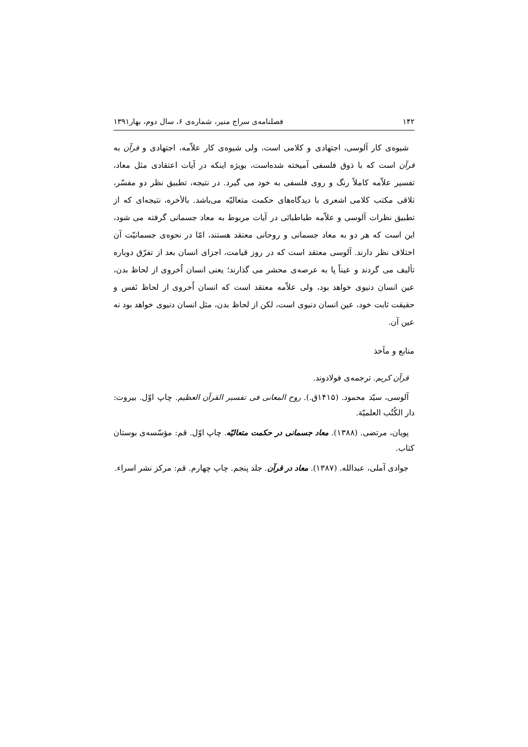۱۴۲ فصلنامه‌ی سراج منیر، شماره‌ی ۶، سال دوم، بهار۱۳۹۱
شیوه‌ی کار آلوسی، اجتهادی و کلامی است، ولی شیوه‌ی کار علاّمه، اجتهادی و قرآن به قرآن است که با ذوق فلسفی آمیخته شده‌است، بویژه اینکه در آیات اعتقادی مثل معاد، تفسیر علاّمه کاملاً رنگ و روی فلسفی به خود می گیرد. در نتیجه، تطبیق نظر دو مفسّر، تلاقی مکتب کلامی اشعری با دیدگاه‌های حکمت متعالیّه می‌باشد. بالأخره، نتیجه‌ای که از تطبیق نظرات آلوسی و علاّمه طباطبائی در آیات مربوط به معاد جسمانی گرفته می شود، این است که هر دو به معاد جسمانی و روحانی معتقد هستند، امّا در نحوه‌ی جسمانیّت آن اختلاف نظر دارند. آلوسی معتقد است که در روز قیامت، اجزای انسان بعد از تفرّق دوباره تألیف می گردند و عیناً پا به عرصه‌ی محشر می گذارند؛ یعنی انسان اُخروی از لحاظ بدن، عین انسان دنیوی خواهد بود، ولی علاّمه معتقد است که انسان اُخروی از لحاظ نَفس و حقیقت ثابت خود، عین انسان دنیوی است، لکن از لحاظ بدن، مثل انسان دنیوی خواهد بود نه عین آن.
منابع و مآخذ
قرآن کریم. ترجمه‌ی فولادوند.
آلوسی، سیّد محمود. (۱۴۱۵ق.). روح المعانی فی تفسیر القرآن العظیم. چاپ اوّل. بیروت: دار الکُتُب العلمیّة.
پویان، مرتضی. (۱۳۸۸). معاد جسمانی در حکمت متعالیّه. چاپ اوّل. قم: مؤسّسه‌ی بوستان کتاب.
جوادی آملی، عبدالله. (۱۳۸۷). معاد در قرآن. جلد پنجم. چاپ چهارم. قم: مرکز نشر اسراء.